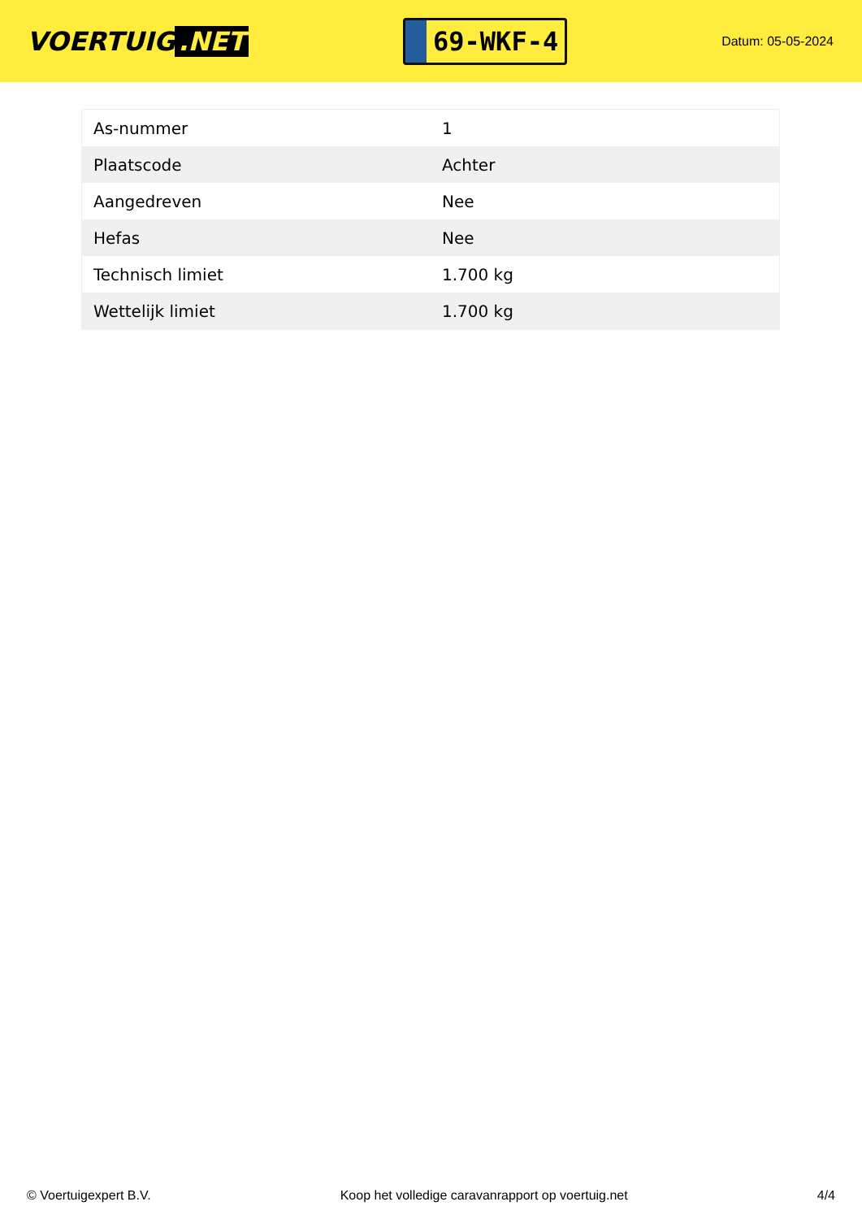VOERTUIG.NET
69-WKF-4
Datum: 05-05-2024
| As-nummer | 1 |
| Plaatscode | Achter |
| Aangedreven | Nee |
| Hefas | Nee |
| Technisch limiet | 1.700 kg |
| Wettelijk limiet | 1.700 kg |
© Voertuigexpert B.V. Koop het volledige caravanrapport op voertuig.net 4/4